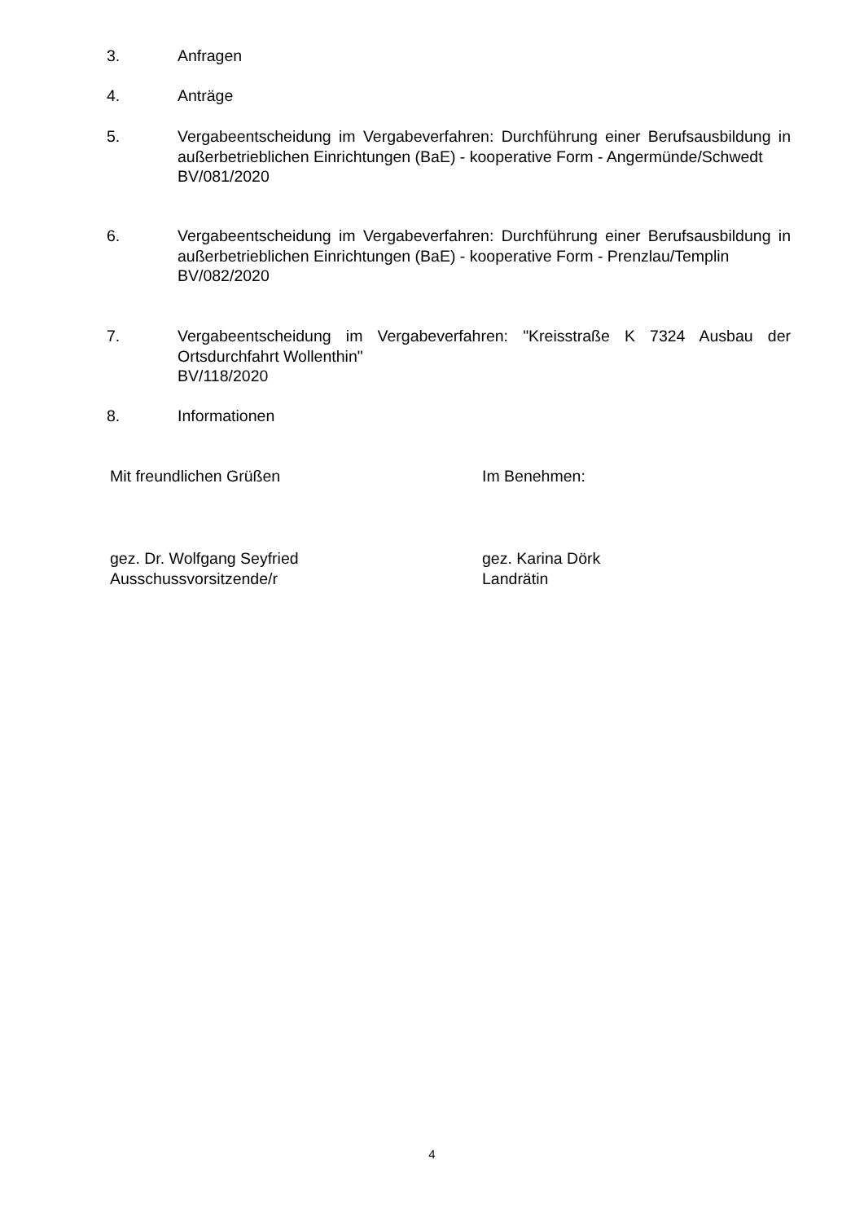3. Anfragen
4. Anträge
5. Vergabeentscheidung im Vergabeverfahren: Durchführung einer Berufsausbildung in außerbetrieblichen Einrichtungen (BaE) - kooperative Form - Angermünde/Schwedt
BV/081/2020
6. Vergabeentscheidung im Vergabeverfahren: Durchführung einer Berufsausbildung in außerbetrieblichen Einrichtungen (BaE) - kooperative Form - Prenzlau/Templin
BV/082/2020
7. Vergabeentscheidung im Vergabeverfahren: "Kreisstraße K 7324 Ausbau der Ortsdurchfahrt Wollenthin"
BV/118/2020
8. Informationen
Mit freundlichen Grüßen Im Benehmen:
gez. Dr. Wolfgang Seyfried
Ausschussvorsitzende/r
gez. Karina Dörk
Landrätin
4